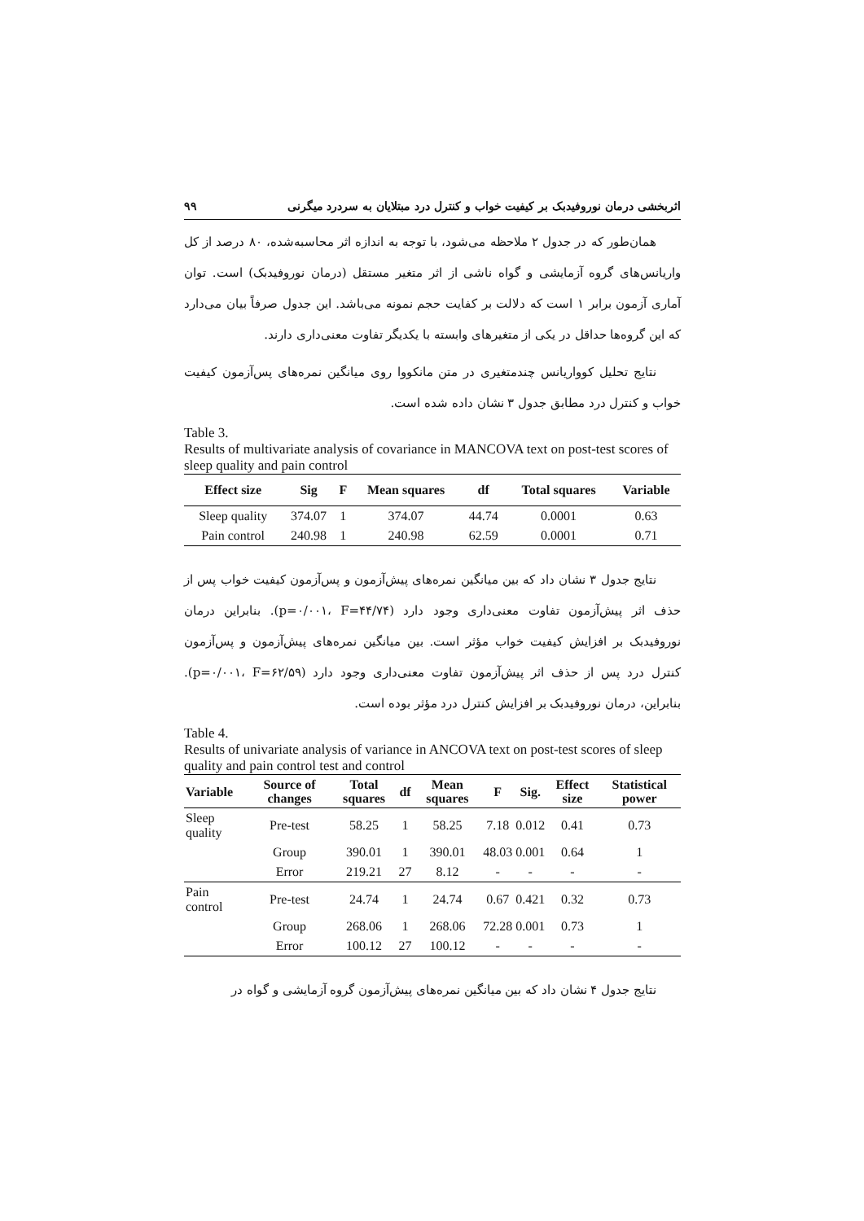اثربخشی درمان نوروفیدبک بر کیفیت خواب و کنترل درد مبتلایان به سردرد میگرنی ۹۹
همان‌طور که در جدول ۲ ملاحظه می‌شود، با توجه به اندازه اثر محاسبه‌شده، ۸۰ درصد از کل واریانس‌های گروه آزمایشی و گواه ناشی از اثر متغیر مستقل (درمان نوروفیدبک) است. توان آماری آزمون برابر ۱ است که دلالت بر کفایت حجم نمونه می‌باشد. این جدول صرفاً بیان می‌دارد که این گروه‌ها حداقل در یکی از متغیرهای وابسته با یکدیگر تفاوت معنی‌داری دارند.
نتایج تحلیل کوواریانس چندمتغیری در متن مانکووا روی میانگین نمره‌های پس‌آزمون کیفیت خواب و کنترل درد مطابق جدول ۳ نشان داده شده است.
Table 3.
Results of multivariate analysis of covariance in MANCOVA text on post-test scores of sleep quality and pain control
| Effect size | Sig | F | Mean squares | df | Total squares | Variable |
| --- | --- | --- | --- | --- | --- | --- |
| Sleep quality | 374.07 | 1 | 374.07 | 44.74 | 0.0001 | 0.63 |
| Pain control | 240.98 | 1 | 240.98 | 62.59 | 0.0001 | 0.71 |
نتایج جدول ۳ نشان داد که بین میانگین نمره‌های پیش‌آزمون و پس‌آزمون کیفیت خواب پس از حذف اثر پیش‌آزمون تفاوت معنی‌داری وجود دارد (p=۰/۰۰۱، F=۴۴/۷۴). بنابراین درمان نوروفیدبک بر افزایش کیفیت خواب مؤثر است. بین میانگین نمره‌های پیش‌آزمون و پس‌آزمون کنترل درد پس از حذف اثر پیش‌آزمون تفاوت معنی‌داری وجود دارد (p=۰/۰۰۱، F=۶۲/۵۹). بنابراین، درمان نوروفیدبک بر افزایش کنترل درد مؤثر بوده است.
Table 4.
Results of univariate analysis of variance in ANCOVA text on post-test scores of sleep quality and pain control test and control
| Variable | Source of changes | Total squares | df | Mean squares | F | Sig. | Effect size | Statistical power |
| --- | --- | --- | --- | --- | --- | --- | --- | --- |
| Sleep quality | Pre-test | 58.25 | 1 | 58.25 | 7.18 | 0.012 | 0.41 | 0.73 |
| | Group | 390.01 | 1 | 390.01 | 48.03 | 0.001 | 0.64 | 1 |
| | Error | 219.21 | 27 | 8.12 | - | - | - | - |
| Pain control | Pre-test | 24.74 | 1 | 24.74 | 0.67 | 0.421 | 0.32 | 0.73 |
| | Group | 268.06 | 1 | 268.06 | 72.28 | 0.001 | 0.73 | 1 |
| | Error | 100.12 | 27 | 100.12 | - | - | - | - |
نتایج جدول ۴ نشان داد که بین میانگین نمره‌های پیش‌آزمون گروه آزمایشی و گواه در